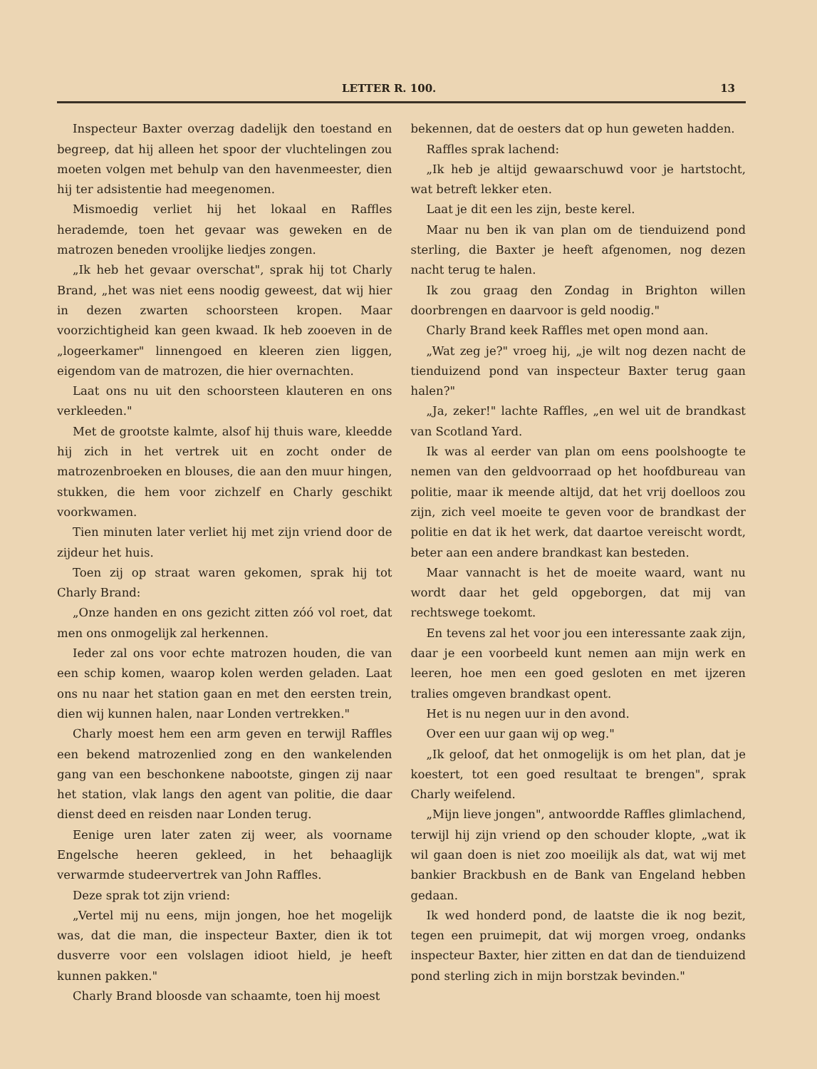LETTER R. 100. 13
Inspecteur Baxter overzag dadelijk den toestand en begreep, dat hij alleen het spoor der vluchtelingen zou moeten volgen met behulp van den havenmeester, dien hij ter adsistentie had meegenomen.
Mismoedig verliet hij het lokaal en Raffles herademde, toen het gevaar was geweken en de matrozen beneden vroolijke liedjes zongen.
„Ik heb het gevaar overschat", sprak hij tot Charly Brand, „het was niet eens noodig geweest, dat wij hier in dezen zwarten schoorsteen kropen. Maar voorzichtigheid kan geen kwaad. Ik heb zooeven in de „logeerkamer" linnengoed en kleeren zien liggen, eigendom van de matrozen, die hier overnachten.
Laat ons nu uit den schoorsteen klauteren en ons verkleeden."
Met de grootste kalmte, alsof hij thuis ware, kleedde hij zich in het vertrek uit en zocht onder de matrozenbroeken en blouses, die aan den muur hingen, stukken, die hem voor zichzelf en Charly geschikt voorkwamen.
Tien minuten later verliet hij met zijn vriend door de zijdeur het huis.
Toen zij op straat waren gekomen, sprak hij tot Charly Brand:
„Onze handen en ons gezicht zitten zóó vol roet, dat men ons onmogelijk zal herkennen.
Ieder zal ons voor echte matrozen houden, die van een schip komen, waarop kolen werden geladen. Laat ons nu naar het station gaan en met den eersten trein, dien wij kunnen halen, naar Londen vertrekken."
Charly moest hem een arm geven en terwijl Raffles een bekend matrozenlied zong en den wankelenden gang van een beschonkene nabootste, gingen zij naar het station, vlak langs den agent van politie, die daar dienst deed en reisden naar Londen terug.
Eenige uren later zaten zij weer, als voorname Engelsche heeren gekleed, in het behaaglijk verwarmde studeervertrek van John Raffles.
Deze sprak tot zijn vriend:
„Vertel mij nu eens, mijn jongen, hoe het mogelijk was, dat die man, die inspecteur Baxter, dien ik tot dusverre voor een volslagen idioot hield, je heeft kunnen pakken."
Charly Brand bloosde van schaamte, toen hij moest
bekennen, dat de oesters dat op hun geweten hadden.
Raffles sprak lachend:
„Ik heb je altijd gewaarschuwd voor je hartstocht, wat betreft lekker eten.
Laat je dit een les zijn, beste kerel.
Maar nu ben ik van plan om de tienduizend pond sterling, die Baxter je heeft afgenomen, nog dezen nacht terug te halen.
Ik zou graag den Zondag in Brighton willen doorbrengen en daarvoor is geld noodig."
Charly Brand keek Raffles met open mond aan.
„Wat zeg je?" vroeg hij, „je wilt nog dezen nacht de tienduizend pond van inspecteur Baxter terug gaan halen?"
„Ja, zeker!" lachte Raffles, „en wel uit de brandkast van Scotland Yard.
Ik was al eerder van plan om eens poolshoogte te nemen van den geldvoorraad op het hoofdbureau van politie, maar ik meende altijd, dat het vrij doelloos zou zijn, zich veel moeite te geven voor de brandkast der politie en dat ik het werk, dat daartoe vereischt wordt, beter aan een andere brandkast kan besteden.
Maar vannacht is het de moeite waard, want nu wordt daar het geld opgeborgen, dat mij van rechtswege toekomt.
En tevens zal het voor jou een interessante zaak zijn, daar je een voorbeeld kunt nemen aan mijn werk en leeren, hoe men een goed gesloten en met ijzeren tralies omgeven brandkast opent.
Het is nu negen uur in den avond.
Over een uur gaan wij op weg."
„Ik geloof, dat het onmogelijk is om het plan, dat je koestert, tot een goed resultaat te brengen", sprak Charly weifelend.
„Mijn lieve jongen", antwoordde Raffles glimlachend, terwijl hij zijn vriend op den schouder klopte, „wat ik wil gaan doen is niet zoo moeilijk als dat, wat wij met bankier Brackbush en de Bank van Engeland hebben gedaan.
Ik wed honderd pond, de laatste die ik nog bezit, tegen een pruimepit, dat wij morgen vroeg, ondanks inspecteur Baxter, hier zitten en dat dan de tienduizend pond sterling zich in mijn borstzak bevinden."